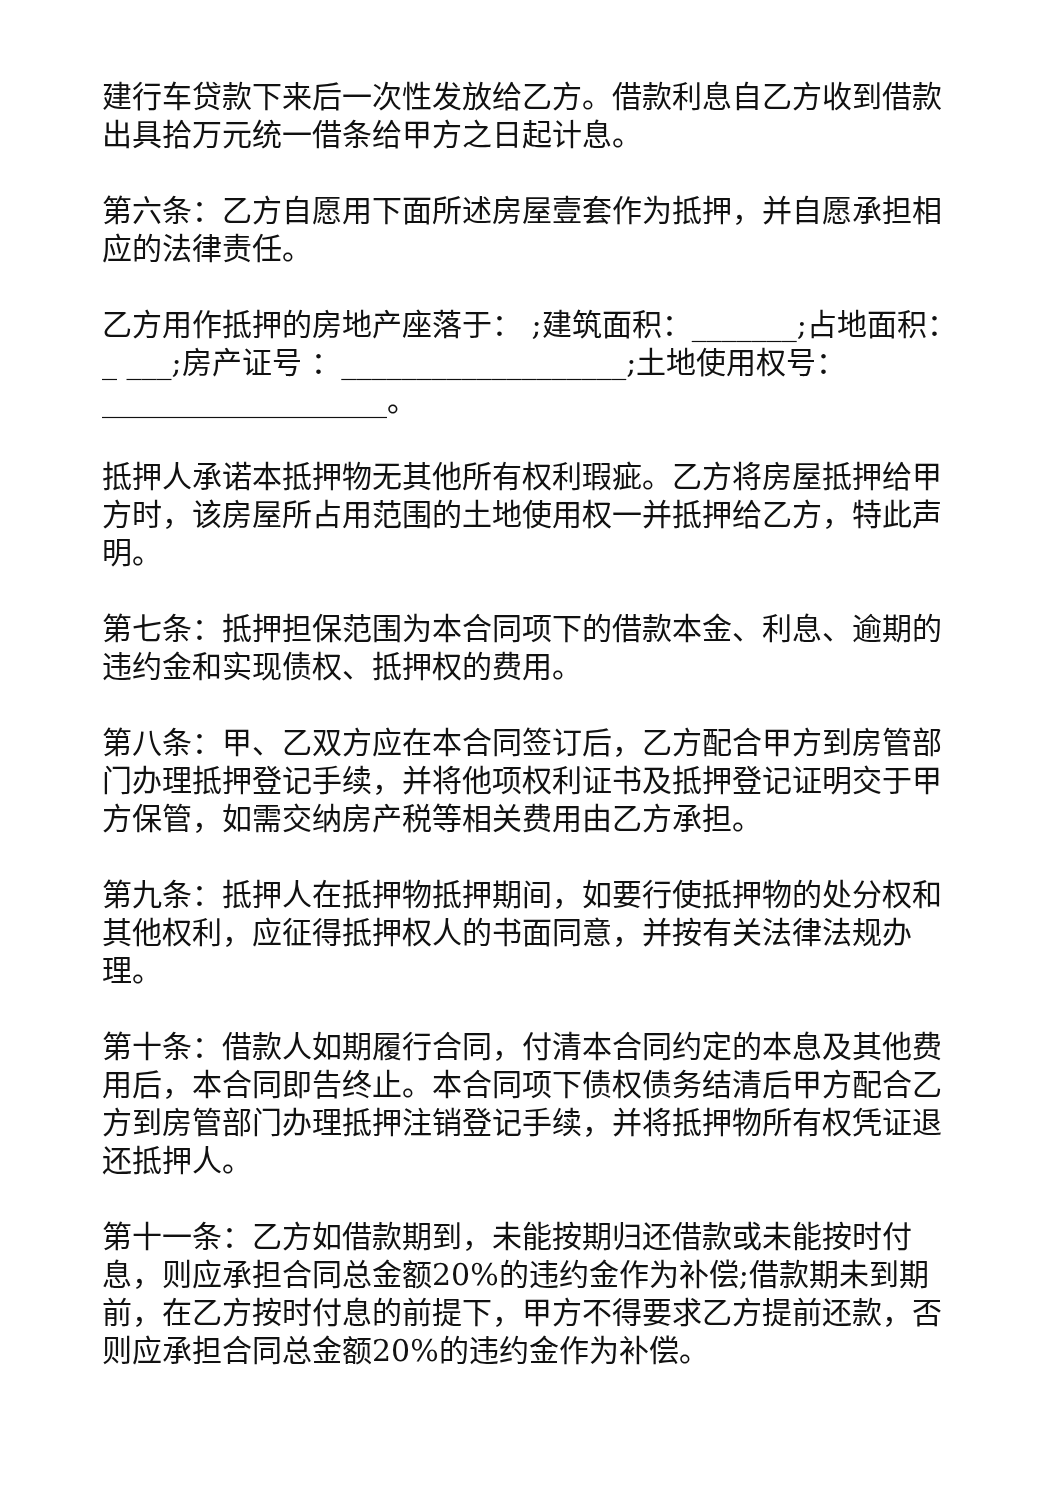建行车贷款下来后一次性发放给乙方。借款利息自乙方收到借款出具拾万元统一借条给甲方之日起计息。
第六条：乙方自愿用下面所述房屋壹套作为抵押，并自愿承担相应的法律责任。
乙方用作抵押的房地产座落于： ;建筑面积：_______;占地面积：_ ___;房产证号 ：___________________;土地使用权号：___________________。
抵押人承诺本抵押物无其他所有权利瑕疵。乙方将房屋抵押给甲方时，该房屋所占用范围的土地使用权一并抵押给乙方，特此声明。
第七条：抵押担保范围为本合同项下的借款本金、利息、逾期的违约金和实现债权、抵押权的费用。
第八条：甲、乙双方应在本合同签订后，乙方配合甲方到房管部门办理抵押登记手续，并将他项权利证书及抵押登记证明交于甲方保管，如需交纳房产税等相关费用由乙方承担。
第九条：抵押人在抵押物抵押期间，如要行使抵押物的处分权和其他权利，应征得抵押权人的书面同意，并按有关法律法规办理。
第十条：借款人如期履行合同，付清本合同约定的本息及其他费用后，本合同即告终止。本合同项下债权债务结清后甲方配合乙方到房管部门办理抵押注销登记手续，并将抵押物所有权凭证退还抵押人。
第十一条：乙方如借款期到，未能按期归还借款或未能按时付息，则应承担合同总金额20%的违约金作为补偿;借款期未到期前，在乙方按时付息的前提下，甲方不得要求乙方提前还款，否则应承担合同总金额20%的违约金作为补偿。